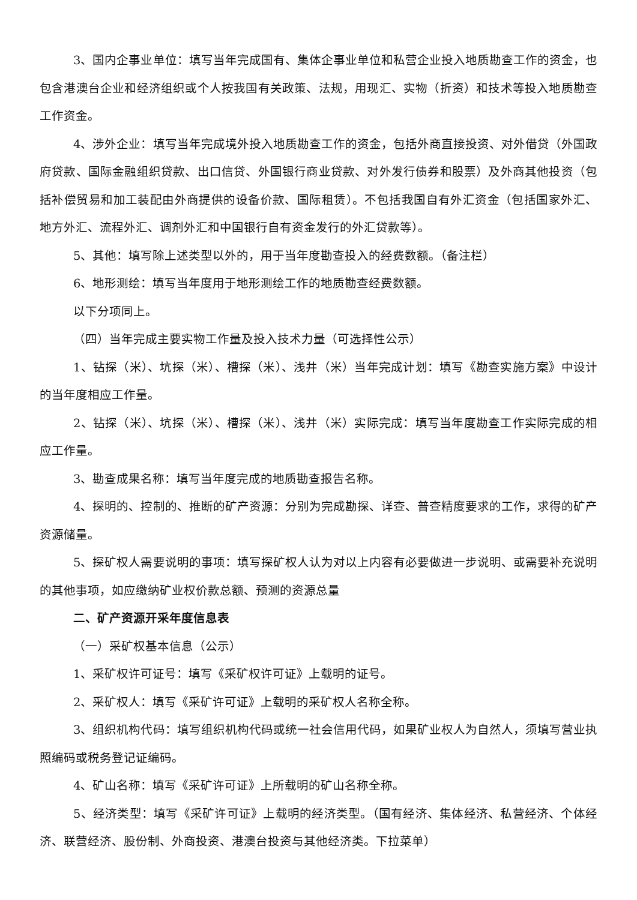3、国内企事业单位：填写当年完成国有、集体企事业单位和私营企业投入地质勘查工作的资金，也包含港澳台企业和经济组织或个人按我国有关政策、法规，用现汇、实物（折资）和技术等投入地质勘查工作资金。
4、涉外企业：填写当年完成境外投入地质勘查工作的资金，包括外商直接投资、对外借贷（外国政府贷款、国际金融组织贷款、出口信贷、外国银行商业贷款、对外发行债券和股票）及外商其他投资（包括补偿贸易和加工装配由外商提供的设备价款、国际租赁）。不包括我国自有外汇资金（包括国家外汇、地方外汇、流程外汇、调剂外汇和中国银行自有资金发行的外汇贷款等）。
5、其他：填写除上述类型以外的，用于当年度勘查投入的经费数额。（备注栏）
6、地形测绘：填写当年度用于地形测绘工作的地质勘查经费数额。
以下分项同上。
（四）当年完成主要实物工作量及投入技术力量（可选择性公示）
1、钻探（米）、坑探（米）、槽探（米）、浅井（米）当年完成计划：填写《勘查实施方案》中设计的当年度相应工作量。
2、钻探（米）、坑探（米）、槽探（米）、浅井（米）实际完成：填写当年度勘查工作实际完成的相应工作量。
3、勘查成果名称：填写当年度完成的地质勘查报告名称。
4、探明的、控制的、推断的矿产资源：分别为完成勘探、详查、普查精度要求的工作，求得的矿产资源储量。
5、探矿权人需要说明的事项：填写探矿权人认为对以上内容有必要做进一步说明、或需要补充说明的其他事项，如应缴纳矿业权价款总额、预测的资源总量
二、矿产资源开采年度信息表
（一）采矿权基本信息（公示）
1、采矿权许可证号：填写《采矿权许可证》上载明的证号。
2、采矿权人：填写《采矿许可证》上载明的采矿权人名称全称。
3、组织机构代码：填写组织机构代码或统一社会信用代码，如果矿业权人为自然人，须填写营业执照编码或税务登记证编码。
4、矿山名称：填写《采矿许可证》上所载明的矿山名称全称。
5、经济类型：填写《采矿许可证》上载明的经济类型。（国有经济、集体经济、私营经济、个体经济、联营经济、股份制、外商投资、港澳台投资与其他经济类。下拉菜单）